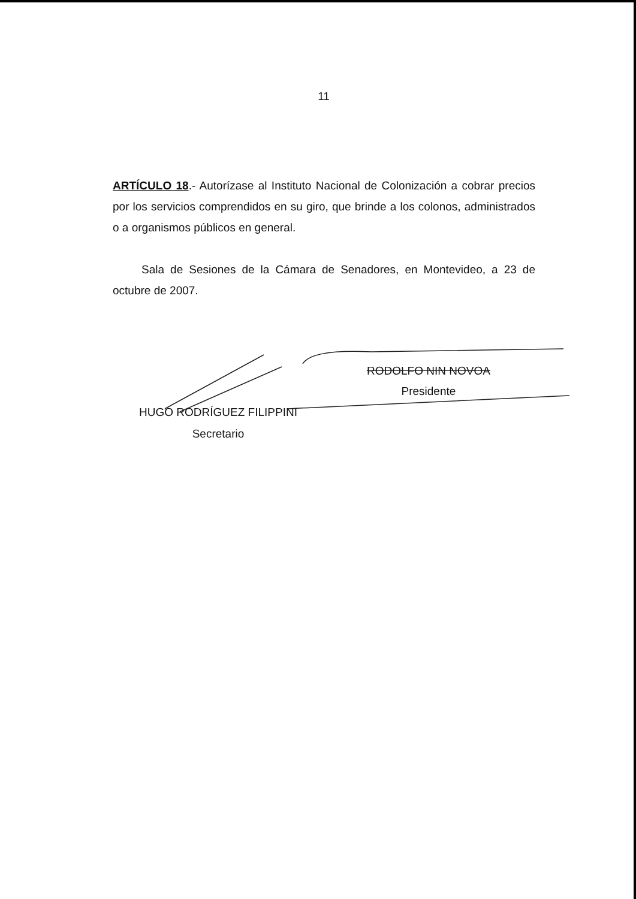11
ARTÍCULO 18.- Autorízase al Instituto Nacional de Colonización a cobrar precios por los servicios comprendidos en su giro, que brinde a los colonos, administrados o a organismos públicos en general.
Sala de Sesiones de la Cámara de Senadores, en Montevideo, a 23 de octubre de 2007.
RODOLFO NIN NOVOA
Presidente
HUGO RODRÍGUEZ FILIPPINI
Secretario